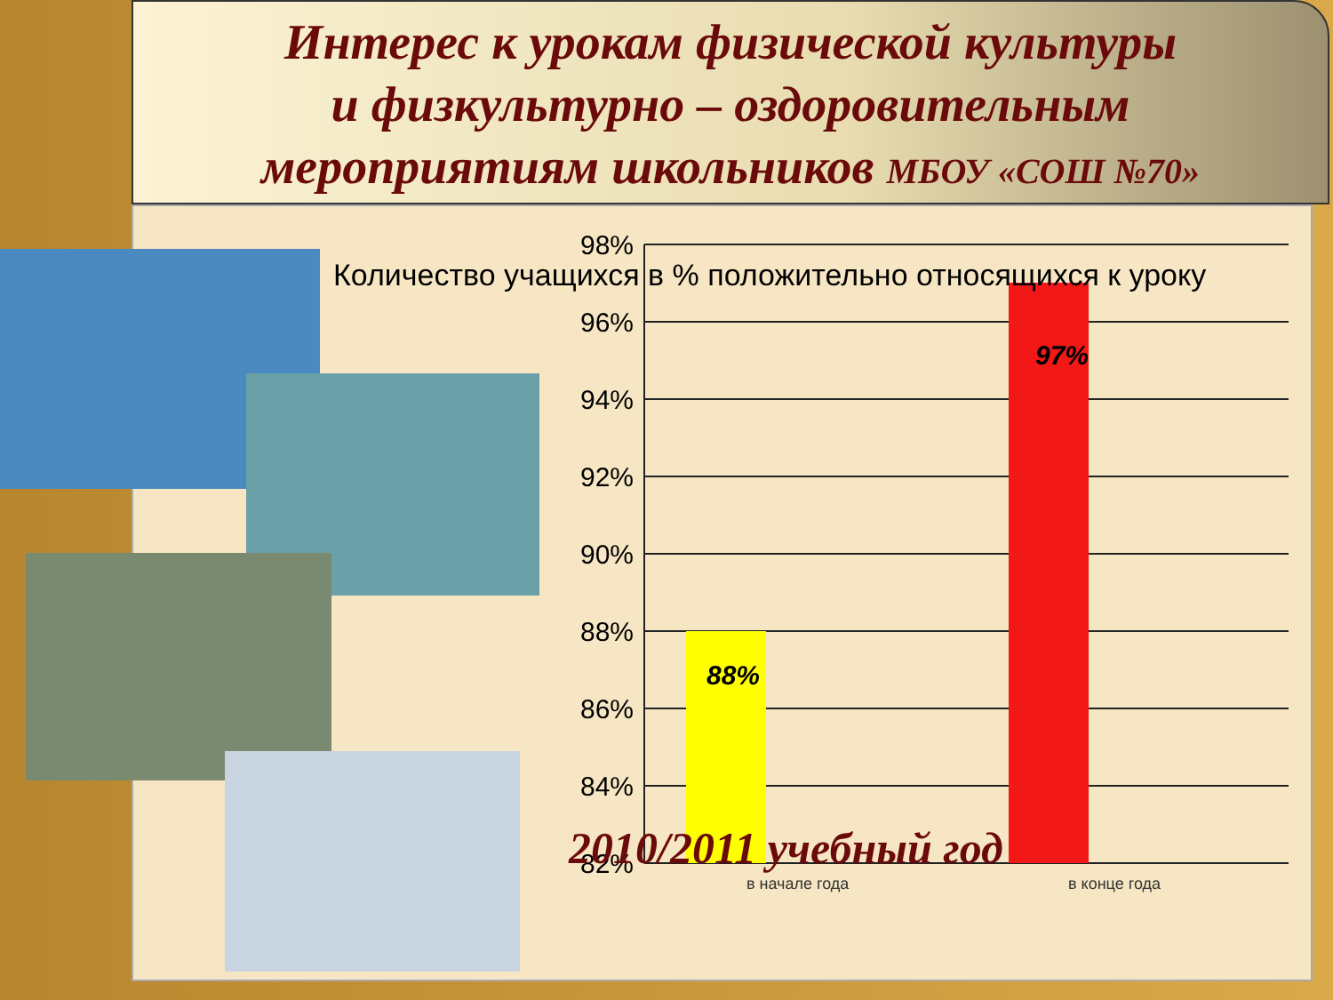Интерес к урокам физической культуры
и физкультурно – оздоровительным
мероприятиям школьников МБОУ «СОШ №70»
98%
96%
94%
92%
90%
88%
86%
84%
82%
88%
97%
в начале года
в конце года
Количество учащихся в % положительно относящихся к уроку
2010/2011 учебный год